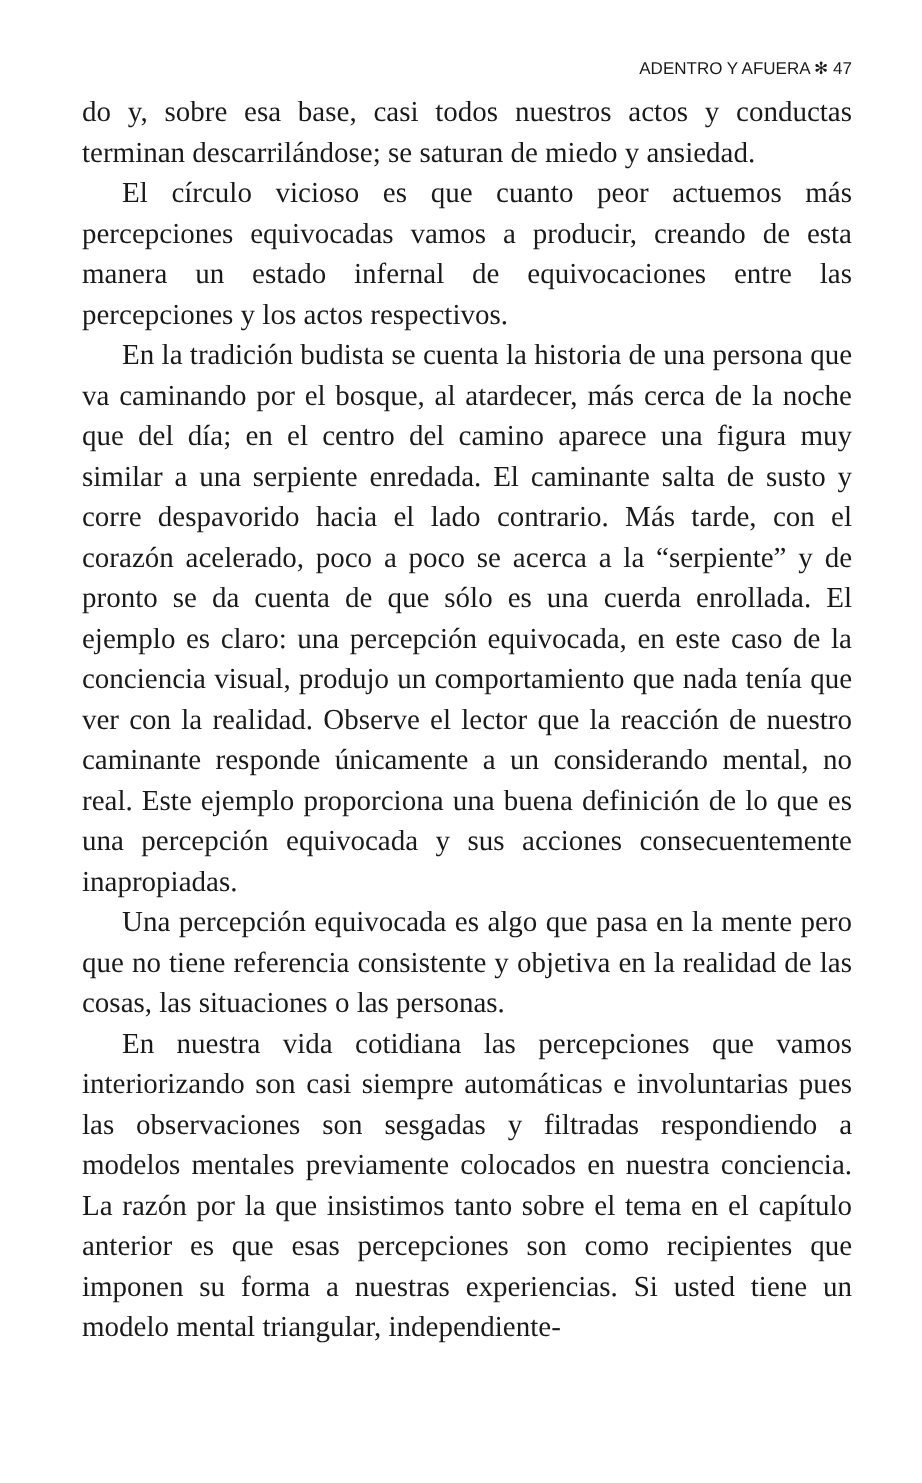ADENTRO Y AFUERA ✻ 47
do y, sobre esa base, casi todos nuestros actos y conductas terminan descarrilándose; se saturan de miedo y ansiedad.
El círculo vicioso es que cuanto peor actuemos más percepciones equivocadas vamos a producir, creando de esta manera un estado infernal de equivocaciones entre las percepciones y los actos respectivos.
En la tradición budista se cuenta la historia de una persona que va caminando por el bosque, al atardecer, más cerca de la noche que del día; en el centro del camino aparece una figura muy similar a una serpiente enredada. El caminante salta de susto y corre despavorido hacia el lado contrario. Más tarde, con el corazón acelerado, poco a poco se acerca a la “serpiente” y de pronto se da cuenta de que sólo es una cuerda enrollada. El ejemplo es claro: una percepción equivocada, en este caso de la conciencia visual, produjo un comportamiento que nada tenía que ver con la realidad. Observe el lector que la reacción de nuestro caminante responde únicamente a un considerando mental, no real. Este ejemplo proporciona una buena definición de lo que es una percepción equivocada y sus acciones consecuentemente inapropiadas.
Una percepción equivocada es algo que pasa en la mente pero que no tiene referencia consistente y objetiva en la realidad de las cosas, las situaciones o las personas.
En nuestra vida cotidiana las percepciones que vamos interiorizando son casi siempre automáticas e involuntarias pues las observaciones son sesgadas y filtradas respondiendo a modelos mentales previamente colocados en nuestra conciencia. La razón por la que insistimos tanto sobre el tema en el capítulo anterior es que esas percepciones son como recipientes que imponen su forma a nuestras experiencias. Si usted tiene un modelo mental triangular, independiente-